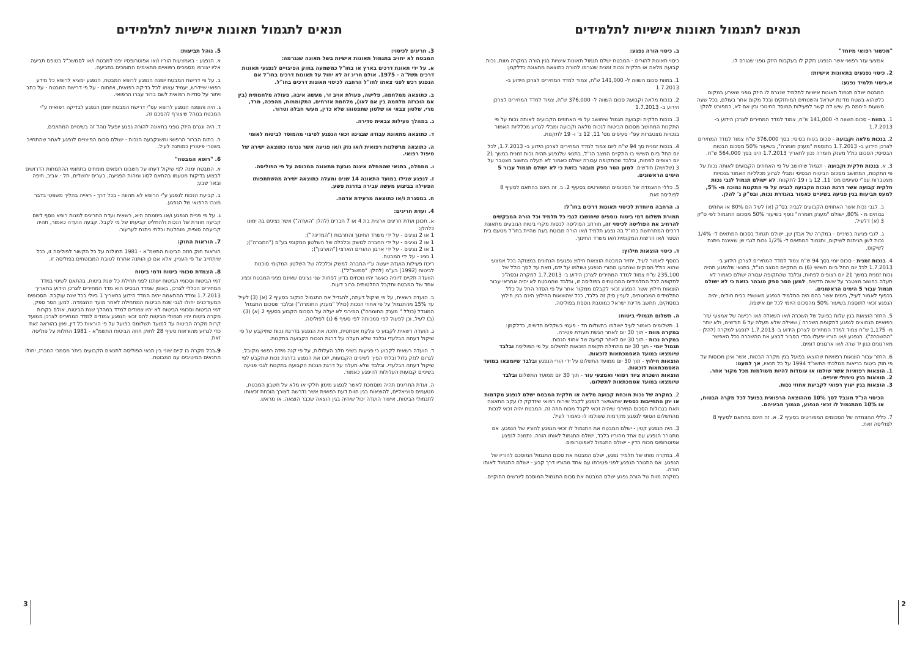תנאים לתגמול תאונות אישיות לתלמידים
"מכשור רפואי מיוחד"
אמצעי עזר רפואי אשר הנפגע נזקק לו בעקבות היזק גופני שנגרם לו.
2. כיסוי נפגעים בתאונות אישיות:
א.כיסוי תלמיד נפגע:
המבטח ישלם תגמול תאונות אישיות לתלמיד שנגרם לו היזק גופני שאירע במקום כלשהוא בשטח מדינת ישראל והשטחים המוחזקים ובכל מקום אחר בעולם, בכל שעה משעות היממה בין שיש לה קשר לפעילות המוסד החינוכי ובין אם לא, כמפורט להלן:
1. במוות - סכום השווה ל- 141,000 ש"ח, צמוד למדד המחירים לצרכן הידוע ב- 1.7.2013
2. בנכות מלאה וקבועה - סכום בטוח בסיסי; בסך 376,000 ש"ח צמוד למדד המחירים לצרכן הידוע ב- 1.7.2013 בתוספת "מענק חומרה", בשיעור 50% מסכום הבטוח הבסיסי; הסכום כולל מענק חומרה נכון לתאריך 1.7.2013 הינו בסך 564,000 ש"ח.
3. א. בנכות חלקית וקבועה - תגמול שיחושב על פי האחוזים הקבועים לאותה נכות על פי התקנות, המחושב מסכום הביטוח הבסיסי ומבלי לגרוע מכלליות האמור בנכויות מצטברות עפ"י סעיפים מס' 11, 12 ב ו 19 לתקנות. לא ישולם תגמול לגבי נכות חלקית קבועה אשר דרגת הנכות הקבועה לגביה על פי התקנות נמוכה מ- 5%, למעט תביעות בגין פגיעה בשיניים כאמור בהגדרת נכות, ובס"ק ג' להלן.
ב. לגבי נכות אשר האחוזים הקבועים לגביה בס"ק (א) לעיל הם 80% או אחוזים גבוהים מ - 80%, ישולם "מענק חומרה" נוסף בשיעור 50% מסכום התגמול לפי ס"ק 3 (א) דלעיל.
ג. לגבי פגיעה בשיניים - במקרה של אבדן שן, ישולם תגמול בסכום המתאים ל- 1/4% נכות לשן הניתנת לשיקום, ותגמול המתאים ל- 1/2% נכות לגבי שן שאיננה ניתנת לשיקום.
4. בנכות זמנית - סכום יומי בסך 94 ש"ח צמוד למדד המחירים לצרכן הידוע ב- 1.7.2013 לכל יום החל ביום השישי (6) בו התקיים המצב הנ"ל, בתנאי שלנפגע תהיה נכות זמנית במשך 21 יום רצופים לפחות, ובלבד שהתקופה עבורה ישולם כאמור לא תעלה בחשוב מצטבר על ששה חדשים. למען הסר ספק מובהר בזאת כי לא ישולם תגמול עבור 5 הימים הראשונים.
בכפוף לאמור לעיל, בימים אשר בהם היה התלמיד הנפגע מאושפז בבית חולים, יהיה הנפגע זכאי לתוספת בשיעור 50% מהסכום היומי לכל יום אישפוז.
5. החזר הוצאות בגין עלות בפועל של השכרה ו/או השאלה ו/או רכישה של אמצעי עזר רפואיים הנחוצים לנפגע לתקופת השכרה / שאילה שלא תעלה על 6 חודשים, ולא יותר מ- 1,175 ש"ח צמוד למדד המחירים לצרכן הידוע ב- 1.7.2013 לנפגע למקרה (להלן - "ההשכרה"). הנפגע ו/או הוריו יפעלו בכדי הסביר לבצע את ההשכרה ככל האפשר מארגונים כגון יד שרה ו/או ארגונים דומים.
6. החזר עבור הוצאות רפואיות שהוצאו בפועל בגין מקרה הבטוח, אשר אינן מכוסות על פי חוק ביטוח בריאות ממלכתי התשנ"ד 1994 על כל תנאיו, אך למעט:
1. הוצאות רפואיות אשר שולמו או עומדות להיות משולמות מכל מקור אחר.
2. הוצאות בגין טיפולי שיניים.
3. הוצאות בגין יעוץ רפואי לקביעת אחוזי נכות.
הכיסוי הנ"ל מוגבל לסך 10% מההוצאה הרפואית בפועל לכל מקרה הבטוח, או 10% מהתגמול לו זכאי הנפגע, הנמוך מביניהם.
7. כללי ההצמדה של הסכומים המפורטים בסעיף 2. א. זה הינם בהתאם לסעיף 8 לפוליסה זאת.
ב. כיסוי הורה נפגע:
כיסוי תאונות להורים - המבטח ישלם תגמול תאונות אישיות בגין הורה במקרה מוות, נכות קבועה מלאה או חלקית ונכות זמנית שנגרמו להורה כתוצאה מתאונה כדלקמן:
1. במוות סכום השווה ל- 141,000 ש"ח, צמוד למדד המחירים לצרכן הידוע ב- 1.7.2013
2. בנכות מלאה וקבועה סכום השווה ל- 376,000 ש"ח, צמוד למדד המחירים לצרכן הידוע ב- 1.7.2013
3. בנכות חלקית וקבועה תגמול שיחושב על פי האחוזים הקבועים לאותה נכות על פי התקנות המחושב מסכום הביטוח לנכות מלאה וקבועה ומבלי לגרוע מכלליות האמור בנכויות מצטברות עפ"י סעיפים מס' 11, 12 ב' ו- 19 לתקנות.
4. בנכות זמנית סך 94 ש"ח ליום צמוד למדד המחירים לצרכן הידוע ב- 1.7.2013, לכל יום החל ביום השישי בו התקיים המצב הנ"ל, בתנאי שלנפגע תהיה נכות זמנית במשך 21 יום רצופים לפחות, ובלבד שהתקופה עבורה ישולם כאמור לא תעלה בחשוב מצטבר על 3 (שלושה) חודשים. למען הסר ספק מובהר בזאת כי לא ישולם תגמול עבור 5 הימים הראשונים.
5. כללי ההצמדה של הסכומים המפורטים בסעיף 2. ב. זה הינם בהתאם לסעיף 8 לפוליסה זאת.
ג. הרחבה מיוחדת לכיסוי תאונות דרכים בחו"ל:
תמורת תשלום דמי ביטוח נוספים שיחושבו לגבי כל תלמיד וכל הורה המבקשים להרחיב את הפוליסה לכיסוי זה, תורחב הפוליסה לכסות מקרי ביטוח הנובעים מתאונת דרכים המתרחשת בחו"ל בה נפגע תלמיד ו/או הורה מבוטח בעת שהיית בחו"ל מטעם בית הספר ו/או הרשות המקומית ו/או משרד החינוך.
ד. כיסוי הוצאות חילוץ:
בנוסף לאמור לעיל, יחזיר המבטח הוצאות חילוץ נפגעים הנתונים במצוקה בכל אמצעי שהוא כולל מסוקים שנתבעו מהורי הנפגע ושולמו על ידם, וזאת עד לסך כולל של 235,100 ש"ח צמוד למדד המחירים לצרכן הידוע ב- 1.7.2013 למקרה ובסה"כ לתקופה לכל התלמידים המבוטחים בפוליסה זו, ובלבד שהמבטח לא יהיה אחראי עבור הוצאות חילוץ אשר הנפגע זכאי לקבלם ממקור אחר על פי הסדר החל על כלל התלמידים המבוטחים, לעניין סיק זה בלבד, ככל שהוצאות החילוץ הינם בגין חילוץ במסוקים, תחשב מדינת ישראל כמוטבת נוספת בפוליסה.
ה. תשלום תגמולי ביטוח:
1. תשלומים כאמור לעיל ישולמו בתשלום חד - פעמי בשקלים חדשים, כדלקמן:
במקרה מוות - תוך 30 יום לאחר הגשת תעודת פטירה.
במקרה נכות - תוך 30 יום לאחר קביעה של אחוזי הנכות.
תגמול יומי - תוך 30 יום מתחילת תקופת הזכאות לתשלום על פי הפוליסה ובלבד שיומצאו במועד האסמכתאות לזכאות.
הוצאות חילוץ - תוך 30 יום ממועד התשלום על ידי הורי הנפגע ובלבד שיומצאו במועד האסמכתאות לזכאות.
הוצאות השכרת ציוד רפואי ואמצעי עזר - תוך 30 יום ממועד התשלום ובלבד שיומצאו במועד אסמכתאות לתשלום.
2. במקרה של נכות מוכחת קבועה מלאה או חלקית המבטח ישלם לנפגע מקדמות או יתן התחייבות כספית שתאפשר לנפגע לקבל שירות רפואי שיזדקק לו עקב התאונה וזאת בגבולות הסכום המירבי שיהיה זכאי לקבל מכוח חוזה זה. המבטח יהיה זכאי לנכות מהתשלום הסופי לנפגע מקדמות ששולמו לו כאמור לעיל.
3. היה הנפגע קטין - ישלם המבטח את התגמול לו זכאי הנפגע להוריו של הנפגע. אם מתגורר הנפגע עם אחד מהוריו בלבד, ישולם התגמול לאותו הורה. נתמנה לנפגע אפוטרופוס מכוח הדין - ישולם התגמול לאפוטרופוס.
4. במקרה מותו של תלמיד נפגע, ישלם המבטח את סכום התגמול המוסכם להוריו של הנפגע. אם התגורר הנפגע לפני פטירתו עם אחד מהוריו דרך קבע - ישולם התגמול לאותו הורה.
במקרה מוות של הורה נפגע ישלם המבטח את סכום התגמול המוסכם ליורשים החוקיים.
2
תנאים לתגמול תאונות אישיות לתלמידים
3. חריגים לכיסוי:
המבטח לא יחויב בתגמול תאונות אישיות בשל תאונה שנגרמה:
א. על ידי תאונת דרכים בארץ או בחו"ל כמשמעה בחוק הפיצויים לנפגעי תאונות דרכים תשל"ה - 1975. אולם חריג זה לא יחול על תאונות דרכים בחו"ל אם הנפגע רכש לפני צאתו לחו"ל הרחבה לכיסוי תאונות דרכים בחו"ל.
ב. כתוצאה ממלחמה, פלישה, פעולת אויב זר, מעשה איבה, פעולה מלחמתית (בין אם הוכרזה מלחמה בין אם לאו), מלחמת אזרחים, התקוממות, מהפכה, מרד, מרי, שלטון צבאי או שלטון שתפסוהו שלא כדין, מעשי חבלה וטרור.
ג. במהלך פעילות צבאית סדירה.
ד. כתוצאה מתאונת עבודה שבגינה זכאי הנפגע לפיצוי מהמוסד לביטוח לאומי
ה. כתוצאה מרשלנות רפואית ו/או נזק ו/או פגיעה אשר נגרמו כתוצאה ישירה של טיפול רפואי.
ו. ממחלה, בתנאי שהמחלה איננה נובעת מתאונה המכוסה על פי הפוליסה.
ז. לנפגע שגילו במועד התאונה 14 שנים ומעלה כתוצאה ישירה מהשתתפותו הפעילה בביצוע מעשה עבירה בדרגת פשע.
ח. במסגרת ו/או כתוצאה מרעידת אדמה.
4. ועדת חריגים:
א. תכונן ועדת חריגים ארצית בת 4 או 7 חברים (להלן "הועדה") אשר נציגים בה ימונו כלהלן:
1 או 2 נציגים - על ידי משרד החינוך והתרבות ("המדינה");
1 או 2 נציגים - על ידי החברה למשק וכלכלה של השלטון המקומי בע"מ ("החברה");
1 או 2 נציגים - על ידי ארגון ההורים הארצי ("הארגון");
1 נציג - על ידי המבטח.
ריכוז פעילות הועדה ייעשה ע"י החברה למשק וכלכלה של השלטון המקומי סוכנות לביטוח (1992) בע"מ (להלן: "סמשכ"ל").
הוועדה תקיים דיוניה כאשר יהיו נוכחים בדיון לפחות שני נציגים שאינם נציגי המבטח ונציג אחד של המבטח ותקבל החלטותיה ברוב דעות.
ב. הועדה רשאית, על פי שיקול דעתה, להגדיל את התגמול הנקוב בסעיף 2 (א) (3) לעיל עד 15% מהתגמול על פי אחוזי הנכות (כולל "מענק החומרה") ובלבד שסכום התגמול המוגדל (כולל " מענק החומרה") המירבי לא יעלה על הסכום הקבוע בסעיף 2 (א) (3) (ב) לעיל, וכן לפעול לפי סמכותה לפי סעיף 6 (ג) לפוליסה.
ג. הועדה רשאית לקבוע כי צלקת אסתטית, תזכה את הנפגע בדרגת נכות שתיקבע על פי שיקול דעתה הבלעדי ובלבד שלא תעלה על דרגת הנכות הקבועה בתקנות.
ד. הועדה רשאית לקבוע כי פגיעות בשיני חלב העלולות, על פי קנה מידה רפואי מקובל, לגרום לנזק גדול ובלתי הפיך לשיניים הקבועות, יזכו את הנפגע בדרגת נכות שתקבע לפי שיקול דעתה הבלעדי. ובלבד שלא תעלה על דרגת הנכות הקבועה בתקנות לגבי פגיעה בשיניים קבועות העלולות להיפגע כאמור.
ה. ועדת החריגים תהיה מוסמכת לאשר לנפגע מימון חלקי או מלא על חשבון המבטח, מטעמים סוציאליים, להוצאות בגין חוות דעת רפואית אשר נדרשה לצורך הוכחת זכאותו לתגמולי הביטוח, אישור הועדה יכול שיהיה בגין הוצאה שכבר הוצאה, או מראש.
5. נוהל תביעות:
א. הנפגע - באמצעות הוריו ו/או אפוטרופסיו יפנו למבטח ו/או לסמשכ"ל בטופס תביעה אליו יצורפו מסמכים רפואיים מתאימים התומכים בתביעה.
ב. על פי דרישת המבטח יופנה הנפגע לרופא המבטח, הנפגע ימציא לרופא כל מידע רפואי שיידרש, יעמיד עצמו לכל בדיקה רפואית, ויחתום - על פי דרישת המבטח - על כתב ויתור על סודיות רפואית לשם ברור עברו הרפואי.
ג. היה והופנה הנפגע לרופא עפ"י דרישת המבטח יוזמן הנפגע לבדיקה רפואית ע"י המבטח בנוהל שיצורף להסכם זה.
ד. היה ונגרם היזק גופני בתאונה להורה נפגע יופעל נוהל זה בשינויים המחויבים.
ה. בתום הברור הרפואי ומשנקבעה הנכות - ישולם סכום הפיצויים לנפגע לאחר שהתחייב בשטרי פיטורין כמותנה לעיל.
6. "רופא המבטח"
א. המבטח ימנה לפי שיקול דעתו על חשבונו רופאים מומחים בתחומי ההתמחות הדרושים לבצוע בדיקות מטעמו בהתאם לסוג ומהות הפגיעה, בערים ירושלים, תל - אביב, חיפה ובאר שבע;
ב. קביעת הנכות לנפגע ע"י הרופא לא תהווה - בכל דרך - ראייה בהליך משפטי בדבר מצבו הרפואי של הנפגע.
ג. על פי פניית הנפגע ו/או ביוזמתה היא, רשאית ועדת החריגים למנות רופא נוסף לשם קביעה חוזרת של הנכות ולהחליט קביעתו של מי לקבל. קבעה הועדה כאמור, תהיה קביעתה סופית, מוחלטת ובלתי ניתנת לערעור.
7. הוראות החוק:
הוראות חוק חוזה הביטוח התשמ"א - 1981 תחולנה על כל הקשור לפוליסה זו, ככל שיתחייב על פי העניין, אלא אם כן הותנה אחרת לטובת המבוטחים בפוליסה זו.
8. הצמדת סכומי ביטוח ודמי ביטוח
דמי הביטוח וסכומי הביטוח ישתנו לפני תחילת כל שנת ביטוח, בהתאם לשינוי במדד המחירים הכללי לצרכן, באופן שמדד הבסיס הוא מדד המחירים לצרכן הידוע בתאריך 1.7.2013 ומדד ההתאמה יהיה המדד הידוע בתאריך 1 ביולי בכל שנה עוקבת. הסכומים המעודכנים יחולו לגבי שנת הביטוח המתחילה לאחר מועד ההצמדה. למען הסר ספק, דמי הביטוח וסכומי הביטוח לא יהיו צמודים למדד במהלך שנת הביטוח, אולם בקרות מקרה ביטוח יהיו תגמולי הביטוח להם זכאי הנפגע צמודים למדד המחירים לצרכן ממועד קרות מקרה הביטוח עד למועד תשלומם בפועל על פי הוראות כל דין, ואין בהוראה זאת כדי לגרוע מהוראות סעיף 28 לחוק חוזה הביטוח התשמ"א - 1981 החלות על פוליסה זאת.
9. בכל מקרה בו קיים שוני בין תנאי הפוליסה לתנאים הקבועים ביתר מסמכי המכרז, יחולו התנאים המיטיבים עם המבוטח.
3